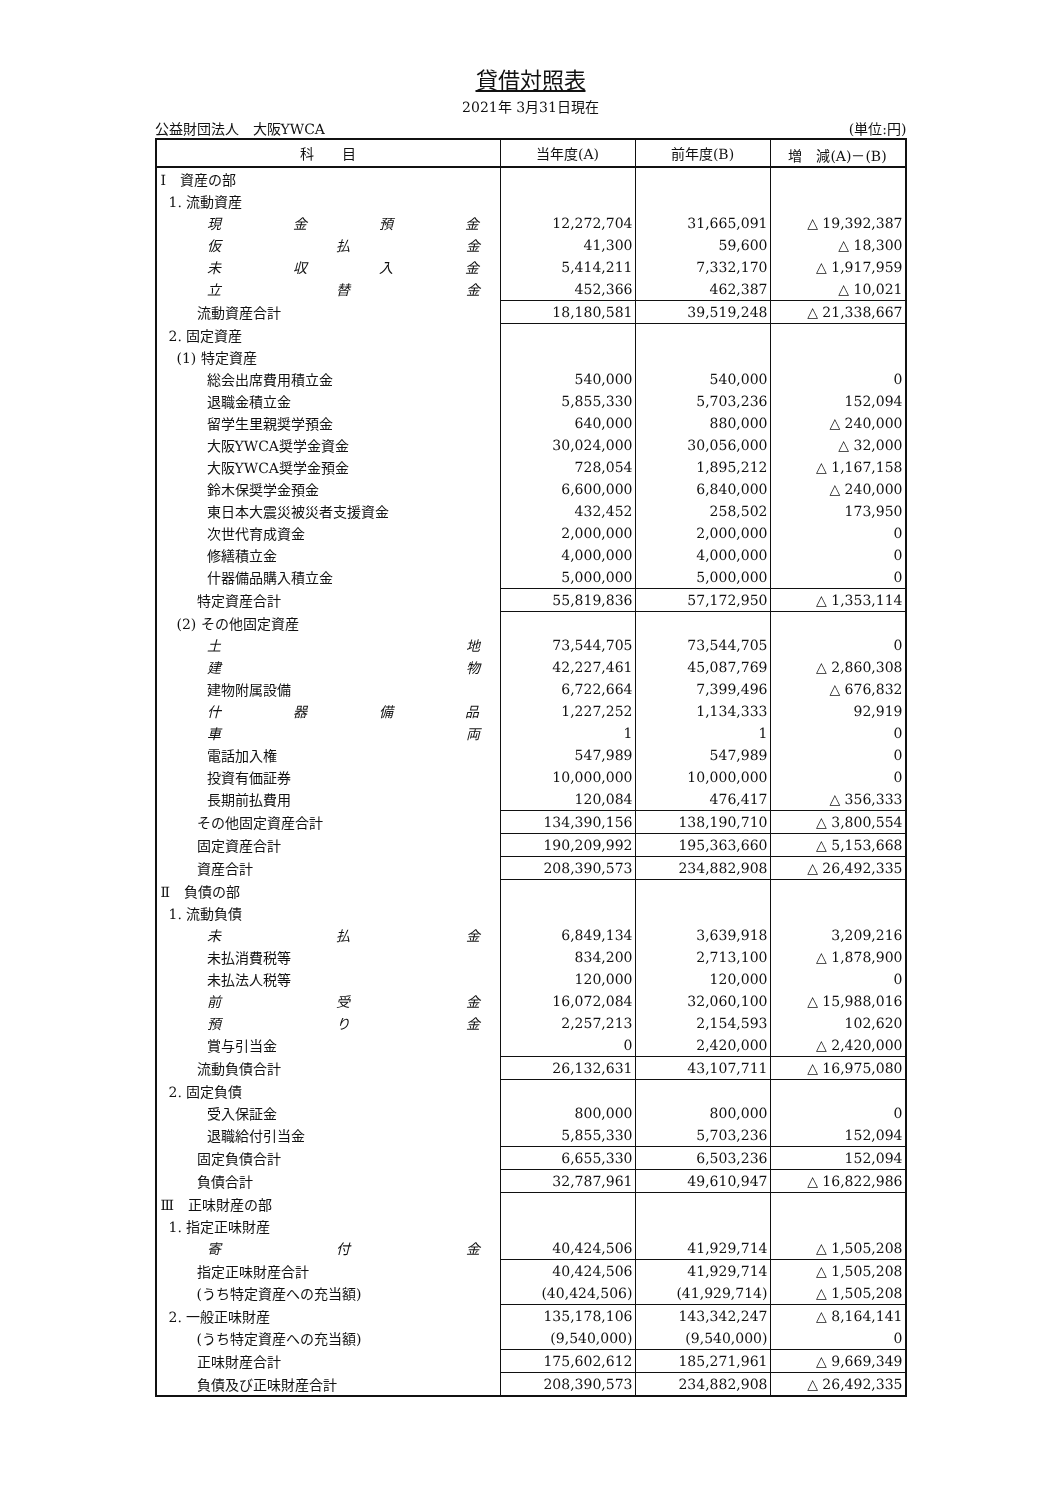貸借対照表
2021年 3月31日現在
公益財団法人　大阪YWCA (単位:円)
| 科 目 | 当年度(A) | 前年度(B) | 増 減(A)－(B) |
| --- | --- | --- | --- |
| Ⅰ 資産の部 | | | |
| 1. 流動資産 | | | |
| 現 金 預 金 | 12,272,704 | 31,665,091 | △ 19,392,387 |
| 仮 払 金 | 41,300 | 59,600 | △ 18,300 |
| 未 収 入 金 | 5,414,211 | 7,332,170 | △ 1,917,959 |
| 立 替 金 | 452,366 | 462,387 | △ 10,021 |
| 流動資産合計 | 18,180,581 | 39,519,248 | △ 21,338,667 |
| 2. 固定資産 | | | |
| (1) 特定資産 | | | |
| 総会出席費用積立金 | 540,000 | 540,000 | 0 |
| 退職金積立金 | 5,855,330 | 5,703,236 | 152,094 |
| 留学生里親奨学預金 | 640,000 | 880,000 | △ 240,000 |
| 大阪YWCA奨学金資金 | 30,024,000 | 30,056,000 | △ 32,000 |
| 大阪YWCA奨学金預金 | 728,054 | 1,895,212 | △ 1,167,158 |
| 鈴木保奨学金預金 | 6,600,000 | 6,840,000 | △ 240,000 |
| 東日本大震災被災者支援資金 | 432,452 | 258,502 | 173,950 |
| 次世代育成資金 | 2,000,000 | 2,000,000 | 0 |
| 修繕積立金 | 4,000,000 | 4,000,000 | 0 |
| 什器備品購入積立金 | 5,000,000 | 5,000,000 | 0 |
| 特定資産合計 | 55,819,836 | 57,172,950 | △ 1,353,114 |
| (2) その他固定資産 | | | |
| 土 地 | 73,544,705 | 73,544,705 | 0 |
| 建 物 | 42,227,461 | 45,087,769 | △ 2,860,308 |
| 建物附属設備 | 6,722,664 | 7,399,496 | △ 676,832 |
| 什 器 備 品 | 1,227,252 | 1,134,333 | 92,919 |
| 車 両 | 1 | 1 | 0 |
| 電話加入権 | 547,989 | 547,989 | 0 |
| 投資有価証券 | 10,000,000 | 10,000,000 | 0 |
| 長期前払費用 | 120,084 | 476,417 | △ 356,333 |
| その他固定資産合計 | 134,390,156 | 138,190,710 | △ 3,800,554 |
| 固定資産合計 | 190,209,992 | 195,363,660 | △ 5,153,668 |
| 資産合計 | 208,390,573 | 234,882,908 | △ 26,492,335 |
| Ⅱ 負債の部 | | | |
| 1. 流動負債 | | | |
| 未 払 金 | 6,849,134 | 3,639,918 | 3,209,216 |
| 未払消費税等 | 834,200 | 2,713,100 | △ 1,878,900 |
| 未払法人税等 | 120,000 | 120,000 | 0 |
| 前 受 金 | 16,072,084 | 32,060,100 | △ 15,988,016 |
| 預 り 金 | 2,257,213 | 2,154,593 | 102,620 |
| 賞与引当金 | 0 | 2,420,000 | △ 2,420,000 |
| 流動負債合計 | 26,132,631 | 43,107,711 | △ 16,975,080 |
| 2. 固定負債 | | | |
| 受入保証金 | 800,000 | 800,000 | 0 |
| 退職給付引当金 | 5,855,330 | 5,703,236 | 152,094 |
| 固定負債合計 | 6,655,330 | 6,503,236 | 152,094 |
| 負債合計 | 32,787,961 | 49,610,947 | △ 16,822,986 |
| Ⅲ 正味財産の部 | | | |
| 1. 指定正味財産 | | | |
| 寄 付 金 | 40,424,506 | 41,929,714 | △ 1,505,208 |
| 指定正味財産合計 | 40,424,506 | 41,929,714 | △ 1,505,208 |
| (うち特定資産への充当額) | (40,424,506) | (41,929,714) | △ 1,505,208 |
| 2. 一般正味財産 | 135,178,106 | 143,342,247 | △ 8,164,141 |
| (うち特定資産への充当額) | (9,540,000) | (9,540,000) | 0 |
| 正味財産合計 | 175,602,612 | 185,271,961 | △ 9,669,349 |
| 負債及び正味財産合計 | 208,390,573 | 234,882,908 | △ 26,492,335 |